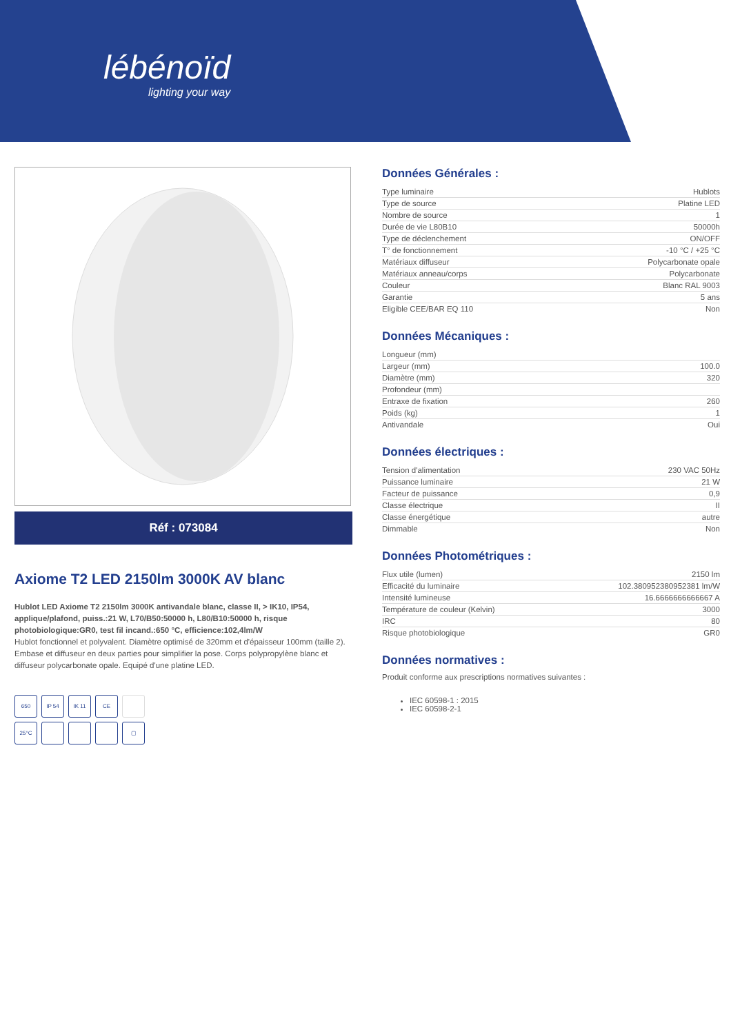lébénoïd
lighting your way
Réf : 073084
Axiome T2 LED 2150lm 3000K AV blanc
Hublot LED Axiome T2 2150lm 3000K antivandale blanc, classe II, > IK10, IP54, applique/plafond, puiss.:21 W, L70/B50:50000 h, L80/B10:50000 h, risque photobiologique:GR0, test fil incand.:650 °C, efficience:102,4lm/W
Hublot fonctionnel et polyvalent. Diamètre optimisé de 320mm et d'épaisseur 100mm (taille 2). Embase et diffuseur en deux parties pour simplifier la pose. Corps polypropylène blanc et diffuseur polycarbonate opale. Equipé d'une platine LED.
650
IP 54
IK 11
CE
25°C
▢
Données Générales :
| Type luminaire | Hublots |
| Type de source | Platine LED |
| Nombre de source | 1 |
| Durée de vie L80B10 | 50000h |
| Type de déclenchement | ON/OFF |
| T° de fonctionnement | -10 °C / +25 °C |
| Matériaux diffuseur | Polycarbonate opale |
| Matériaux anneau/corps | Polycarbonate |
| Couleur | Blanc RAL 9003 |
| Garantie | 5 ans |
| Eligible CEE/BAR EQ 110 | Non |
Données Mécaniques :
| Longueur (mm) | |
| Largeur (mm) | 100.0 |
| Diamètre (mm) | 320 |
| Profondeur (mm) | |
| Entraxe de fixation | 260 |
| Poids (kg) | 1 |
| Antivandale | Oui |
Données électriques :
| Tension d'alimentation | 230 VAC 50Hz |
| Puissance luminaire | 21 W |
| Facteur de puissance | 0,9 |
| Classe électrique | II |
| Classe énergétique | autre |
| Dimmable | Non |
Données Photométriques :
| Flux utile (lumen) | 2150 lm |
| Efficacité du luminaire | 102.380952380952381 lm/W |
| Intensité lumineuse | 16.6666666666667 A |
| Température de couleur (Kelvin) | 3000 |
| IRC | 80 |
| Risque photobiologique | GR0 |
Données normatives :
Produit conforme aux prescriptions normatives suivantes :
IEC 60598-1 : 2015
IEC 60598-2-1